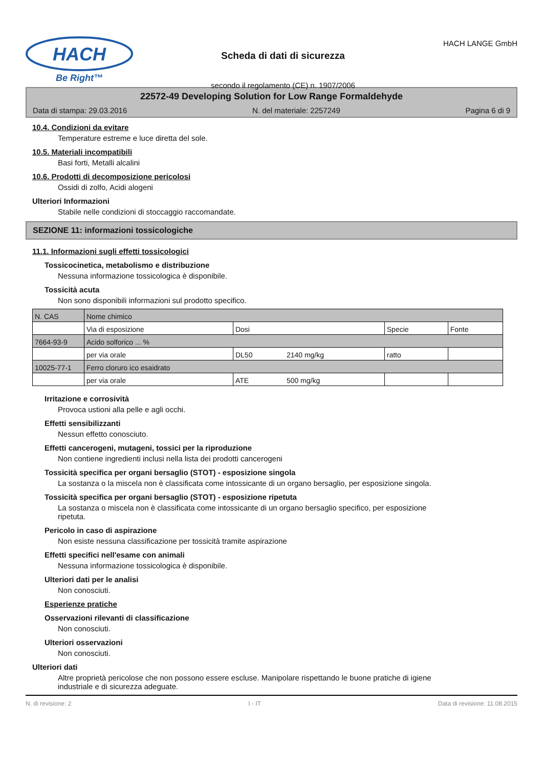HACH
Be Right™
Scheda di dati di sicurezza
secondo il regolamento (CE) n. 1907/2006
HACH LANGE GmbH
22572-49 Developing Solution for Low Range Formaldehyde
Data di stampa: 29.03.2016 N. del materiale: 2257249 Pagina 6 di 9
10.4. Condizioni da evitare
Temperature estreme e luce diretta del sole.
10.5. Materiali incompatibili
Basi forti, Metalli alcalini
10.6. Prodotti di decomposizione pericolosi
Ossidi di zolfo, Acidi alogeni
Ulteriori Informazioni
Stabile nelle condizioni di stoccaggio raccomandate.
SEZIONE 11: informazioni tossicologiche
11.1. Informazioni sugli effetti tossicologici
Tossicocinetica, metabolismo e distribuzione
Nessuna informazione tossicologica è disponibile.
Tossicità acuta
Non sono disponibili informazioni sul prodotto specifico.
| N. CAS | Nome chimico | | | | |
| --- | --- | --- | --- | --- | --- |
| | Via di esposizione | Dosi | | Specie | Fonte |
| 7664-93-9 | Acido solforico ... % | | | | |
| | per via orale | DL50 | 2140 mg/kg | ratto | |
| 10025-77-1 | Ferro cloruro ico esaidrato | | | | |
| | per via orale | ATE | 500 mg/kg | | |
Irritazione e corrosività
Provoca ustioni alla pelle e agli occhi.
Effetti sensibilizzanti
Nessun effetto conosciuto.
Effetti cancerogeni, mutageni, tossici per la riproduzione
Non contiene ingredienti inclusi nella lista dei prodotti cancerogeni
Tossicità specifica per organi bersaglio (STOT) - esposizione singola
La sostanza o la miscela non è classificata come intossicante di un organo bersaglio, per esposizione singola.
Tossicità specifica per organi bersaglio (STOT) - esposizione ripetuta
La sostanza o miscela non è classificata come intossicante di un organo bersaglio specifico, per esposizione
ripetuta.
Pericolo in caso di aspirazione
Non esiste nessuna classificazione per tossicità tramite aspirazione
Effetti specifici nell'esame con animali
Nessuna informazione tossicologica è disponibile.
Ulteriori dati per le analisi
Non conosciuti.
Esperienze pratiche
Osservazioni rilevanti di classificazione
Non conosciuti.
Ulteriori osservazioni
Non conosciuti.
Ulteriori dati
Altre proprietà pericolose che non possono essere escluse. Manipolare rispettando le buone pratiche di igiene
industriale e di sicurezza adeguate.
N. di revisione: 2 I - IT Data di revisione: 11.08.2015